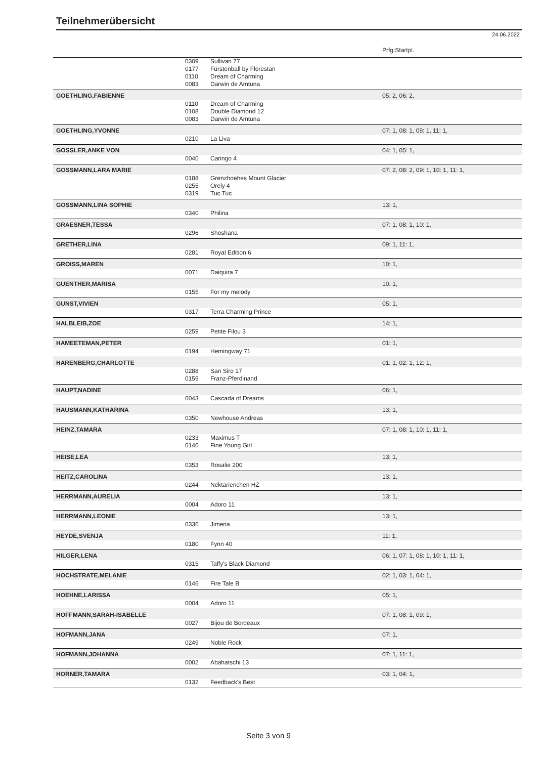Teilnehmerübersicht
24.06.2022
| | | | Prfg:Startpl. |
| | 0309 | Sullivan 77 | |
| | 0177 | Fürstenball by Florestan | |
| | 0110 | Dream of Charming | |
| | 0083 | Darwin de Amtuna | |
| GOETHLING,FABIENNE | | | 05: 2, 06: 2, |
| | 0110 | Dream of Charming | |
| | 0108 | Double Diamond 12 | |
| | 0083 | Darwin de Amtuna | |
| GOETHLING,YVONNE | | | 07: 1, 08: 1, 09: 1, 11: 1, |
| | 0210 | La Liva | |
| GOSSLER,ANKE VON | | | 04: 1, 05: 1, |
| | 0040 | Caringo 4 | |
| GOSSMANN,LARA MARIE | | | 07: 2, 08: 2, 09: 1, 10: 1, 11: 1, |
| | 0188 | Grenzhoehes Mount Glacier | |
| | 0255 | Orely 4 | |
| | 0319 | Tuc Tuc | |
| GOSSMANN,LINA SOPHIE | | | 13: 1, |
| | 0340 | Philina | |
| GRAESNER,TESSA | | | 07: 1, 08: 1, 10: 1, |
| | 0296 | Shoshana | |
| GRETHER,LINA | | | 09: 1, 11: 1, |
| | 0281 | Royal Edition 6 | |
| GROISS,MAREN | | | 10: 1, |
| | 0071 | Daiquira 7 | |
| GUENTHER,MARISA | | | 10: 1, |
| | 0155 | For my melody | |
| GUNST,VIVIEN | | | 05: 1, |
| | 0317 | Terra Charming Prince | |
| HALBLEIB,ZOE | | | 14: 1, |
| | 0259 | Petite Filou 3 | |
| HAMEETEMAN,PETER | | | 01: 1, |
| | 0194 | Hemingway 71 | |
| HARENBERG,CHARLOTTE | | | 01: 1, 02: 1, 12: 1, |
| | 0288 | San Siro 17 | |
| | 0159 | Franz-Pferdinand | |
| HAUPT,NADINE | | | 06: 1, |
| | 0043 | Cascada of Dreams | |
| HAUSMANN,KATHARINA | | | 13: 1, |
| | 0350 | Newhouse Andreas | |
| HEINZ,TAMARA | | | 07: 1, 08: 1, 10: 1, 11: 1, |
| | 0233 | Maximus T | |
| | 0140 | Fine Young Girl | |
| HEISE,LEA | | | 13: 1, |
| | 0353 | Rosalie 200 | |
| HEITZ,CAROLINA | | | 13: 1, |
| | 0244 | Nektarienchen HZ | |
| HERRMANN,AURELIA | | | 13: 1, |
| | 0004 | Adoro 11 | |
| HERRMANN,LEONIE | | | 13: 1, |
| | 0336 | Jimena | |
| HEYDE,SVENJA | | | 11: 1, |
| | 0180 | Fynn 40 | |
| HILGER,LENA | | | 06: 1, 07: 1, 08: 1, 10: 1, 11: 1, |
| | 0315 | Taffy's Black Diamond | |
| HOCHSTRATE,MELANIE | | | 02: 1, 03: 1, 04: 1, |
| | 0146 | Fire Tale B | |
| HOEHNE,LARISSA | | | 05: 1, |
| | 0004 | Adoro 11 | |
| HOFFMANN,SARAH-ISABELLE | | | 07: 1, 08: 1, 09: 1, |
| | 0027 | Bijou de Bordeaux | |
| HOFMANN,JANA | | | 07: 1, |
| | 0249 | Noble Rock | |
| HOFMANN,JOHANNA | | | 07: 1, 11: 1, |
| | 0002 | Abahatschi 13 | |
| HORNER,TAMARA | | | 03: 1, 04: 1, |
| | 0132 | Feedback's Best | |
Seite 3 von 9